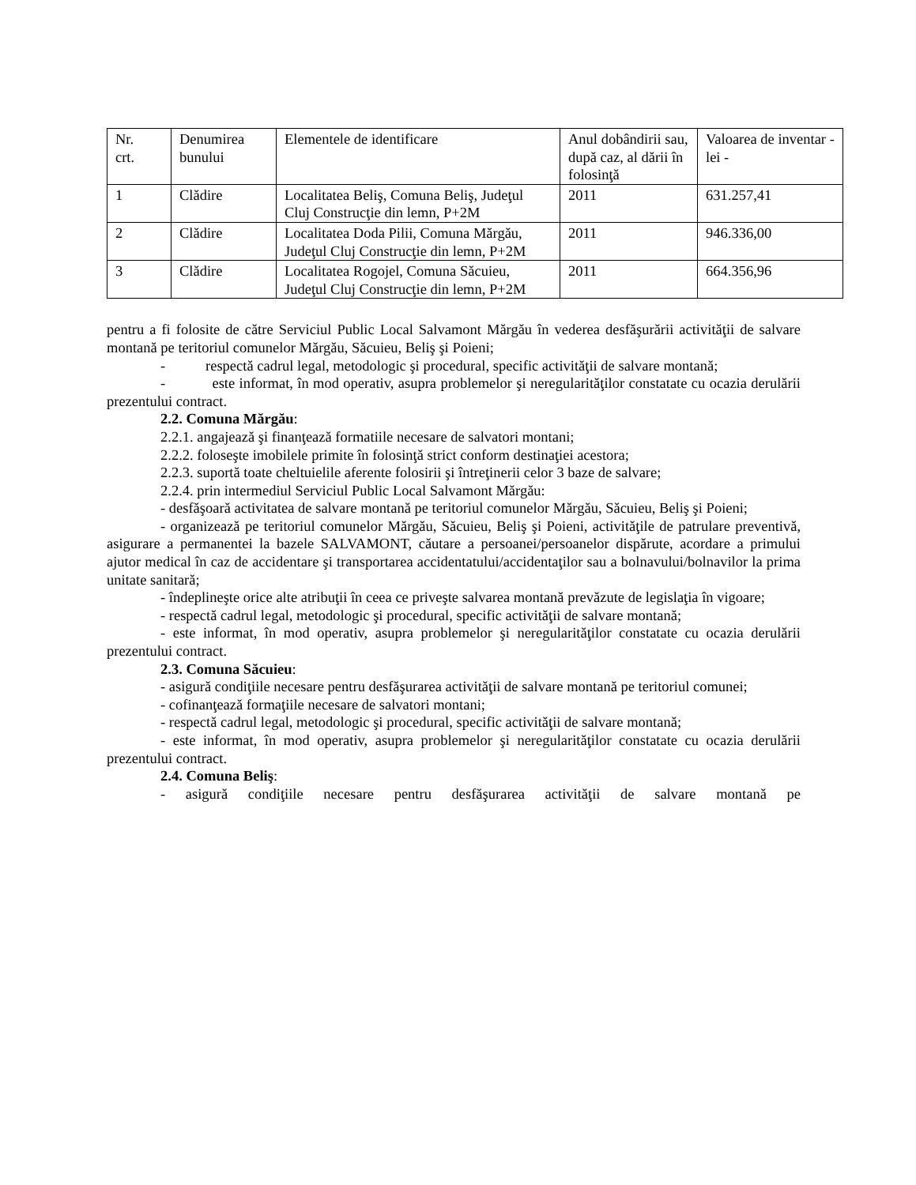| Nr. crt. | Denumirea bunului | Elementele de identificare | Anul dobândirii sau, după caz, al dării în folosinţă | Valoarea de inventar - lei - |
| 1 | Clădire | Localitatea Beliş, Comuna Beliş, Judeţul Cluj Construcţie din lemn, P+2M | 2011 | 631.257,41 |
| 2 | Clădire | Localitatea Doda Pilii, Comuna Mărgău, Judeţul Cluj Construcţie din lemn, P+2M | 2011 | 946.336,00 |
| 3 | Clădire | Localitatea Rogojel, Comuna Săcuieu, Judeţul Cluj Construcţie din lemn, P+2M | 2011 | 664.356,96 |
pentru a fi folosite de către Serviciul Public Local Salvamont Mărgău în vederea desfăşurării activităţii de salvare montană pe teritoriul comunelor Mărgău, Săcuieu, Beliş şi Poieni;
- respectă cadrul legal, metodologic şi procedural, specific activităţii de salvare montană;
- este informat, în mod operativ, asupra problemelor şi neregularităţilor constatate cu ocazia derulării prezentului contract.
2.2. Comuna Mărgău:
2.2.1. angajează şi finanţează formatiile necesare de salvatori montani;
2.2.2. foloseşte imobilele primite în folosinţă strict conform destinaţiei acestora;
2.2.3. suportă toate cheltuielile aferente folosirii şi întreţinerii celor 3 baze de salvare;
2.2.4. prin intermediul Serviciul Public Local Salvamont Mărgău:
- desfăşoară activitatea de salvare montană pe teritoriul comunelor Mărgău, Săcuieu, Beliş şi Poieni;
- organizează pe teritoriul comunelor Mărgău, Săcuieu, Beliş şi Poieni, activităţile de patrulare preventivă, asigurare a permanentei la bazele SALVAMONT, căutare a persoanei/persoanelor dispărute, acordare a primului ajutor medical în caz de accidentare şi transportarea accidentatului/accidentaţilor sau a bolnavului/bolnavilor la prima unitate sanitară;
- îndeplineşte orice alte atribuţii în ceea ce priveşte salvarea montană prevăzute de legislaţia în vigoare;
- respectă cadrul legal, metodologic şi procedural, specific activităţii de salvare montană;
- este informat, în mod operativ, asupra problemelor şi neregularităţilor constatate cu ocazia derulării prezentului contract.
2.3. Comuna Săcuieu:
- asigură condiţiile necesare pentru desfăşurarea activităţii de salvare montană pe teritoriul comunei;
- cofinanţează formaţiile necesare de salvatori montani;
- respectă cadrul legal, metodologic şi procedural, specific activităţii de salvare montană;
- este informat, în mod operativ, asupra problemelor şi neregularităţilor constatate cu ocazia derulării prezentului contract.
2.4. Comuna Beliş:
- asigură condiţiile necesare pentru desfăşurarea activităţii de salvare montană pe